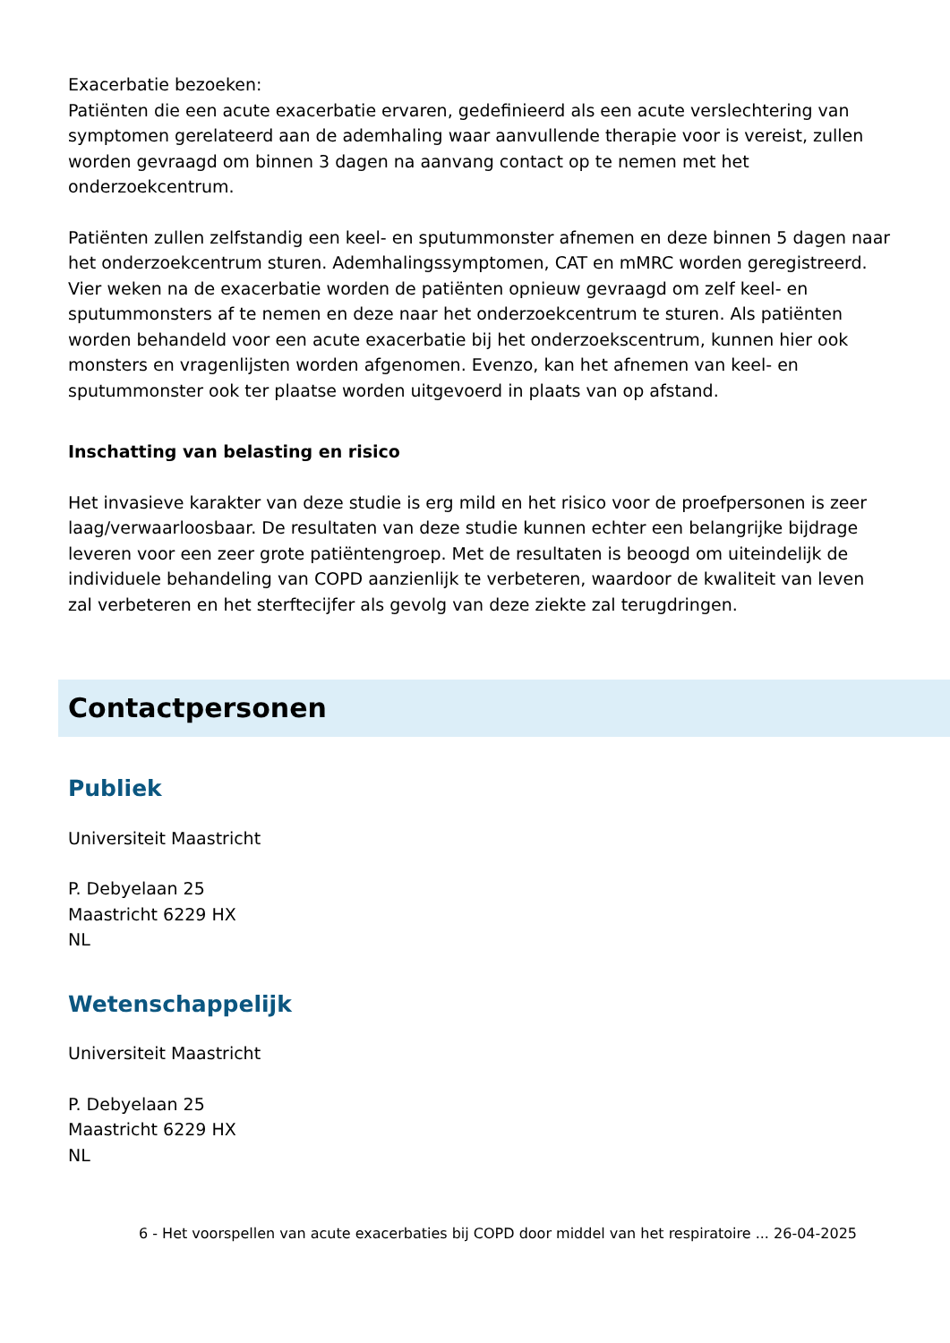Exacerbatie bezoeken:
Patiënten die een acute exacerbatie ervaren, gedefinieerd als een acute verslechtering van symptomen gerelateerd aan de ademhaling waar aanvullende therapie voor is vereist, zullen worden gevraagd om binnen 3 dagen na aanvang contact op te nemen met het onderzoekcentrum.
Patiënten zullen zelfstandig een keel- en sputummonster afnemen en deze binnen 5 dagen naar het onderzoekcentrum sturen. Ademhalingssymptomen, CAT en mMRC worden geregistreerd. Vier weken na de exacerbatie worden de patiënten opnieuw gevraagd om zelf keel- en sputummonsters af te nemen en deze naar het onderzoekcentrum te sturen. Als patiënten worden behandeld voor een acute exacerbatie bij het onderzoekscentrum, kunnen hier ook monsters en vragenlijsten worden afgenomen. Evenzo, kan het afnemen van keel- en sputummonster ook ter plaatse worden uitgevoerd in plaats van op afstand.
Inschatting van belasting en risico
Het invasieve karakter van deze studie is erg mild en het risico voor de proefpersonen is zeer laag/verwaarloosbaar. De resultaten van deze studie kunnen echter een belangrijke bijdrage leveren voor een zeer grote patiëntengroep. Met de resultaten is beoogd om uiteindelijk de individuele behandeling van COPD aanzienlijk te verbeteren, waardoor de kwaliteit van leven zal verbeteren en het sterftecijfer als gevolg van deze ziekte zal terugdringen.
Contactpersonen
Publiek
Universiteit Maastricht
P. Debyelaan 25
Maastricht 6229 HX
NL
Wetenschappelijk
Universiteit Maastricht
P. Debyelaan 25
Maastricht 6229 HX
NL
6 - Het voorspellen van acute exacerbaties bij COPD door middel van het respiratoire ... 26-04-2025